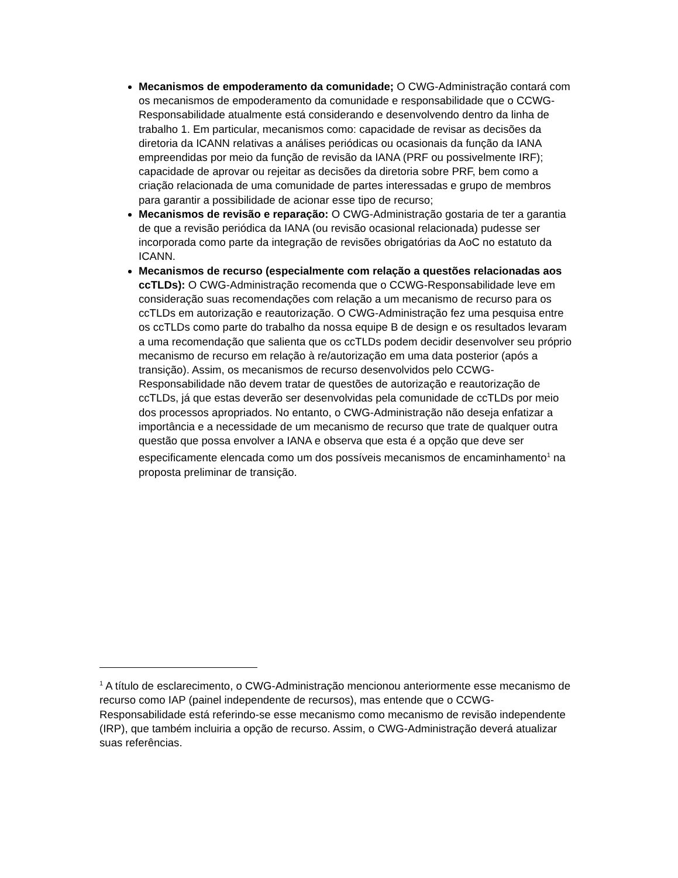Mecanismos de empoderamento da comunidade; O CWG-Administração contará com os mecanismos de empoderamento da comunidade e responsabilidade que o CCWG-Responsabilidade atualmente está considerando e desenvolvendo dentro da linha de trabalho 1. Em particular, mecanismos como: capacidade de revisar as decisões da diretoria da ICANN relativas a análises periódicas ou ocasionais da função da IANA empreendidas por meio da função de revisão da IANA (PRF ou possivelmente IRF); capacidade de aprovar ou rejeitar as decisões da diretoria sobre PRF, bem como a criação relacionada de uma comunidade de partes interessadas e grupo de membros para garantir a possibilidade de acionar esse tipo de recurso;
Mecanismos de revisão e reparação: O CWG-Administração gostaria de ter a garantia de que a revisão periódica da IANA (ou revisão ocasional relacionada) pudesse ser incorporada como parte da integração de revisões obrigatórias da AoC no estatuto da ICANN.
Mecanismos de recurso (especialmente com relação a questões relacionadas aos ccTLDs): O CWG-Administração recomenda que o CCWG-Responsabilidade leve em consideração suas recomendações com relação a um mecanismo de recurso para os ccTLDs em autorização e reautorização. O CWG-Administração fez uma pesquisa entre os ccTLDs como parte do trabalho da nossa equipe B de design e os resultados levaram a uma recomendação que salienta que os ccTLDs podem decidir desenvolver seu próprio mecanismo de recurso em relação à re/autorização em uma data posterior (após a transição). Assim, os mecanismos de recurso desenvolvidos pelo CCWG-Responsabilidade não devem tratar de questões de autorização e reautorização de ccTLDs, já que estas deverão ser desenvolvidas pela comunidade de ccTLDs por meio dos processos apropriados. No entanto, o CWG-Administração não deseja enfatizar a importância e a necessidade de um mecanismo de recurso que trate de qualquer outra questão que possa envolver a IANA e observa que esta é a opção que deve ser especificamente elencada como um dos possíveis mecanismos de encaminhamento<sup>1</sup> na proposta preliminar de transição.
<sup>1</sup> A título de esclarecimento, o CWG-Administração mencionou anteriormente esse mecanismo de recurso como IAP (painel independente de recursos), mas entende que o CCWG-Responsabilidade está referindo-se esse mecanismo como mecanismo de revisão independente (IRP), que também incluiria a opção de recurso. Assim, o CWG-Administração deverá atualizar suas referências.